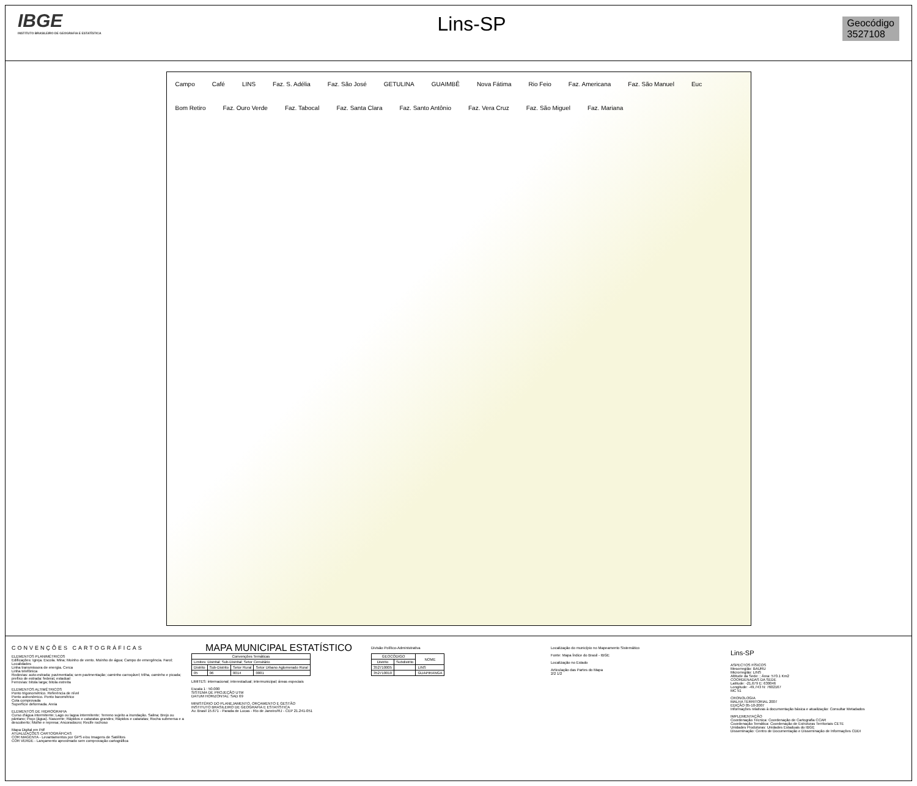IBGE
INSTITUTO BRASILEIRO DE GEOGRAFIA E ESTATÍSTICA
Lins-SP
Geocódigo
3527108
Campo Café LINS Faz. S. Adélia Faz. São José GETULINA GUAIMBÊ Nova Fátima Rio Feio Faz. Americana Faz. São Manuel Euc Bom Retiro Faz. Ouro Verde Faz. Tabocal Faz. Santa Clara Faz. Santo Antônio Faz. Vera Cruz Faz. São Miguel Faz. Mariana
CONVENÇÕES CARTOGRÁFICAS
ELEMENTOS PLANIMÉTRICOS
Edificações: Igreja. Escola. Mina; Moinho de vento. Moinho de água; Campo de emergência. Farol; Localidades
Linha transmissora de energia. Cerca
Linha telefônica
Rodovias: auto-estrada; pavimentada; sem pavimentação; caminho carroçável; trilha, caminho e picada; prefixo de estrada: federal, estadual
Ferrovias: bitola larga; bitola estreita
ELEMENTOS ALTIMÉTRICOS
Ponto trigonométrico. Referência de nível
Ponto astronômico. Ponto barométrico
Cota comprovada
Superfície deformada. Areia
ELEMENTOS DE HIDROGRAFIA
Curso d'água intermitente; Lago ou lagoa intermitente; Terreno sujeito a inundação. Salina; Brejo ou pântano; Poço (água). Nascente; Rápidos e cataratas grandes; Rápidos e cataratas; Rocha submersa e a descoberto; Molhe e represa; Ancoradouro; Recife rochoso
Mapa Digital em Pdf
ATUALIZAÇÕES CARTOGRÁFICAS
COR MAGENTA - Levantamentos por GPS e/ou Imagens de Satélites
COR VERDE - Lançamento aproximado sem comprovação cartográfica
MAPA MUNICIPAL ESTATÍSTICO
| Convenções Temáticas | | | |
| --- | --- | --- | --- |
| Limites: Distrital; Sub-Distrital; Setor Censitário | | | |
| Distrito | Sub-Distrito | Setor Rural | Setor Urbano Aglomerado Rural |
| 05 | 06 | 0014 | 0001 |
LIMITES: internacional; interestadual; intermunicipal; áreas especiais
Escala 1 : 50.000
SISTEMA DE PROJEÇÃO UTM
DATUM HORIZONTAL: SAD 69
MINISTÉRIO DO PLANEJAMENTO, ORÇAMENTO E GESTÃO
INSTITUTO BRASILEIRO DE GEOGRAFIA E ESTATÍSTICA
Av. Brasil 15.671 - Parada de Lucas - Rio de Janeiro/RJ - CEP 21.241-051
Divisão Político-Administrativa
| GEOCÓDIGO | | NOME |
| --- | --- | --- |
| Distrito | Subdistrito | |
| 352710005 | | LINS |
| 352710010 | | GUAPIRANGA |
Localização do município no Mapeamento Sistemático
Fonte: Mapa Índice do Brasil - IBGE
Localização no Estado
Articulação das Partes do Mapa
2/2 1/2
Lins-SP
ASPECTOS FÍSICOS
Mesorregião: BAURU
Microrregião: LINS
Altitude da Sede: ; Área: 570.1 Km2
COORDENADAS DA SEDE
Latitude: -21,679 E: 630046
Longitude: -49,743 N: 7602167
MC 51
CRONOLOGIA
MALHA TERRITORIAL 2007
EDIÇÃO 05-10-2007
Informações relativas à documentação básica e atualização: Consultar Metadados
IMPLEMENTAÇÃO
Coordenação Técnica: Coordenação de Cartografia CCAR
Coordenação Temática: Coordenação de Estruturas Territoriais CETE
Unidades Produtoras: Unidades Estaduais do IBGE
Disseminação: Centro de Documentação e Disseminação de Informações CDDI